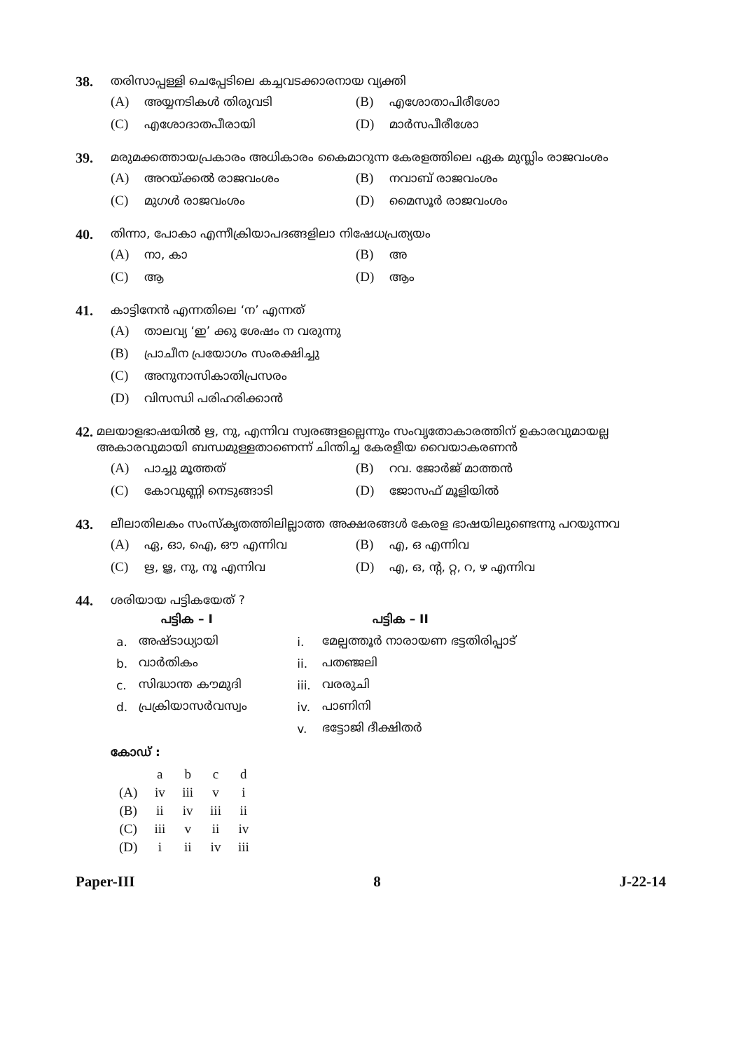38. തരിസാപ്പള്ളി ചെപ്പേടിലെ കച്ചവടക്കാരനായ വ്യക്തി
(A) അയ്യനടികൾ തിരുവടി
(B) എശോതാപിരീശോ
(C) എശോദാതപീരായി
(D) മാർസപീരീശോ
39. മരുമക്കത്തായപ്രകാരം അധികാരം കൈമാറുന്ന കേരളത്തിലെ ഏക മുസ്ലിം രാജവംശം
(A) അറയ്ക്കൽ രാജവംശം
(B) നവാബ് രാജവംശം
(C) മുഗൾ രാജവംശം
(D) മൈസൂർ രാജവംശം
40. തിന്നാ, പോകാ എന്നീക്രിയാപദങ്ങളിലാ നിഷേധപ്രത്യയം
(A) നാ, കാ
(B) അ
(C) ആ
(D) ആം
41. കാട്ടിനേൻ എന്നതിലെ ‘ന’ എന്നത്
(A) താലവ്യ ‘ഇ’ ക്കു ശേഷം ന വരുന്നു
(B) പ്രാചീന പ്രയോഗം സംരക്ഷിച്ചു
(C) അനുനാസികാതിപ്രസരം
(D) വിസന്ധി പരിഹരിക്കാൻ
42. മലയാളഭാഷയിൽ ഋ, നു, എന്നിവ സ്വരങ്ങളല്ലെന്നും സംവൃതോകാരത്തിന് ഉകാരവുമായല്ല അകാരവുമായി ബന്ധമുള്ളതാണെന്ന് ചിന്തിച്ച കേരളീയ വൈയാകരണൻ
(A) പാച്ചു മൂത്തത്
(B) റവ. ജോർജ് മാത്തൻ
(C) കോവുണ്ണി നെടുങ്ങാടി
(D) ജോസഫ് മൂളിയിൽ
43. ലീലാതിലകം സംസ്കൃതത്തിലില്ലാത്ത അക്ഷരങ്ങൾ കേരള ഭാഷയിലുണ്ടെന്നു പറയുന്നവ
(A) ഏ, ഓ, ഐ, ഔ എന്നിവ
(B) എ, ഒ എന്നിവ
(C) ഋ, ൠ, നു, നൂ എന്നിവ
(D) എ, ഒ, ന്റ, റ്റ, റ, ഴ എന്നിവ
44. ശരിയായ പട്ടികയേത് ?
| | പട്ടിക – I | | പട്ടിക – II |
| --- | --- | --- | --- |
| a. | അഷ്ടാധ്യായി | i. | മേല്പത്തൂർ നാരായണ ഭട്ടതിരിപ്പാട് |
| b. | വാർതികം | ii. | പതഞ്ജലി |
| c. | സിദ്ധാന്ത കൗമുദി | iii. | വരരുചി |
| d. | പ്രക്രിയാസർവസ്വം | iv. | പാണിനി |
| | | v. | ഭട്ടോജി ദീക്ഷിതർ |
കോഡ് :
| | a | b | c | d |
| (A) | iv | iii | v | i |
| (B) | ii | iv | iii | ii |
| (C) | iii | v | ii | iv |
| (D) | i | ii | iv | iii |
Paper-III 8 J-22-14